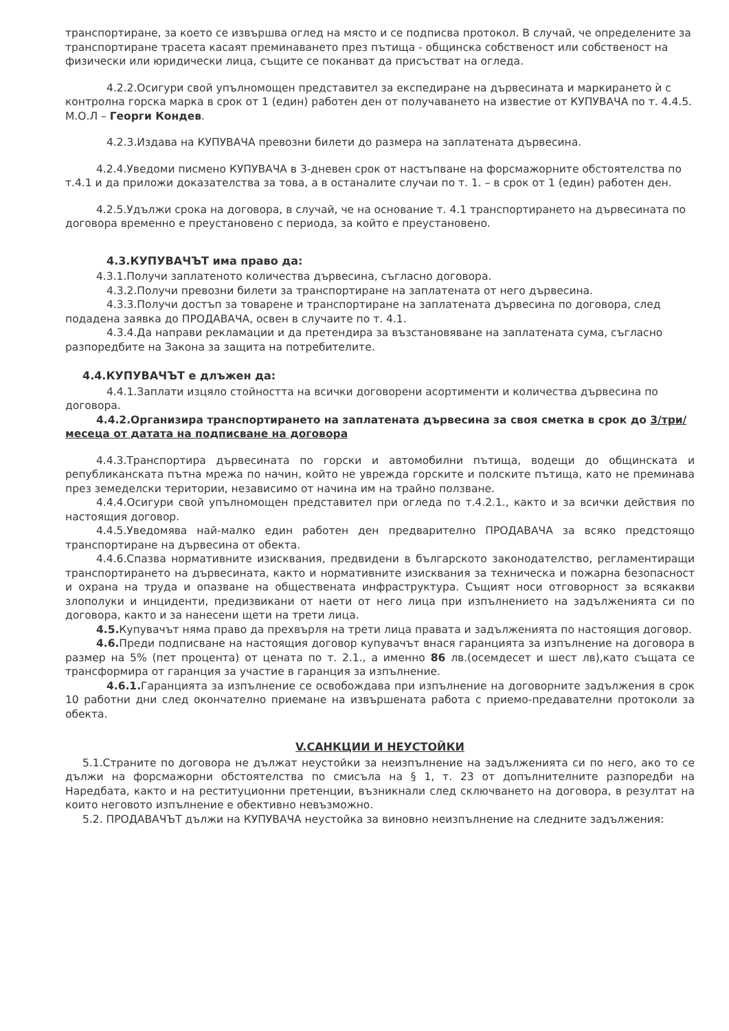транспортиране, за което се извършва оглед на място и се подписва протокол. В случай, че определените за транспортиране трасета касаят преминаването през пътища - общинска собственост или собственост на физически или юридически лица, същите се поканват да присъстват на огледа.
4.2.2.Осигури свой упълномощен представител за експедиране на дървесината и маркирането ѝ с контролна горска марка в срок от 1 (един) работен ден от получаването на известие от КУПУВАЧА по т. 4.4.5. М.О.Л – Георги Кондев.
4.2.3.Издава на КУПУВАЧА превозни билети до размера на заплатената дървесина.
4.2.4.Уведоми писмено КУПУВАЧА в 3-дневен срок от настъпване на форсмажорните обстоятелства по т.4.1 и да приложи доказателства за това, а в останалите случаи по т. 1. – в срок от 1 (един) работен ден.
4.2.5.Удължи срока на договора, в случай, че на основание т. 4.1 транспортирането на дървесината по договора временно е преустановено с периода, за който е преустановено.
4.3.КУПУВАЧЪТ има право да:
4.3.1.Получи заплатеното количества дървесина, съгласно договора.
4.3.2.Получи превозни билети за транспортиране на заплатената от него дървесина.
4.3.3.Получи достъп за товарене и транспортиране на заплатената дървесина по договора, след подадена заявка до ПРОДАВАЧА, освен в случаите по т. 4.1.
4.3.4.Да направи рекламации и да претендира за възстановяване на заплатената сума, съгласно разпоредбите на Закона за защита на потребителите.
4.4.КУПУВАЧЪТ е длъжен да:
4.4.1.Заплати изцяло стойността на всички договорени асортименти и количества дървесина по договора.
4.4.2.Организира транспортирането на заплатената дървесина за своя сметка в срок до 3/три/ месеца от датата на подписване на договора
4.4.3.Транспортира дървесината по горски и автомобилни пътища, водещи до общинската и републиканската пътна мрежа по начин, който не уврежда горските и полските пътища, като не преминава през земеделски територии, независимо от начина им на трайно ползване.
4.4.4.Осигури свой упълномощен представител при огледа по т.4.2.1., както и за всички действия по настоящия договор.
4.4.5.Уведомява най-малко един работен ден предварително ПРОДАВАЧА за всяко предстоящо транспортиране на дървесина от обекта.
4.4.6.Спазва нормативните изисквания, предвидени в българското законодателство, регламентиращи транспортирането на дървесината, както и нормативните изисквания за техническа и пожарна безопасност и охрана на труда и опазване на обществената инфраструктура. Същият носи отговорност за всякакви злополуки и инциденти, предизвикани от наети от него лица при изпълнението на задълженията си по договора, както и за нанесени щети на трети лица.
4.5. Купувачът няма право да прехвърля на трети лица правата и задълженията по настоящия договор.
4.6. Преди подписване на настоящия договор купувачът внася гаранцията за изпълнение на договора в размер на 5% (пет процента) от цената по т. 2.1., а именно 86 лв.(осемдесет и шест лв),като същата се трансформира от гаранция за участие в гаранция за изпълнение.
4.6.1. Гаранцията за изпълнение се освобождава при изпълнение на договорните задължения в срок 10 работни дни след окончателно приемане на извършената работа с приемо-предавателни протоколи за обекта.
V.САНКЦИИ И НЕУСТОЙКИ
5.1.Страните по договора не дължат неустойки за неизпълнение на задълженията си по него, ако то се дължи на форсмажорни обстоятелства по смисъла на § 1, т. 23 от допълнителните разпоредби на Наредбата, както и на реституционни претенции, възникнали след сключването на договора, в резултат на които неговото изпълнение е обективно невъзможно.
5.2. ПРОДАВАЧЪТ дължи на КУПУВАЧА неустойка за виновно неизпълнение на следните задължения: